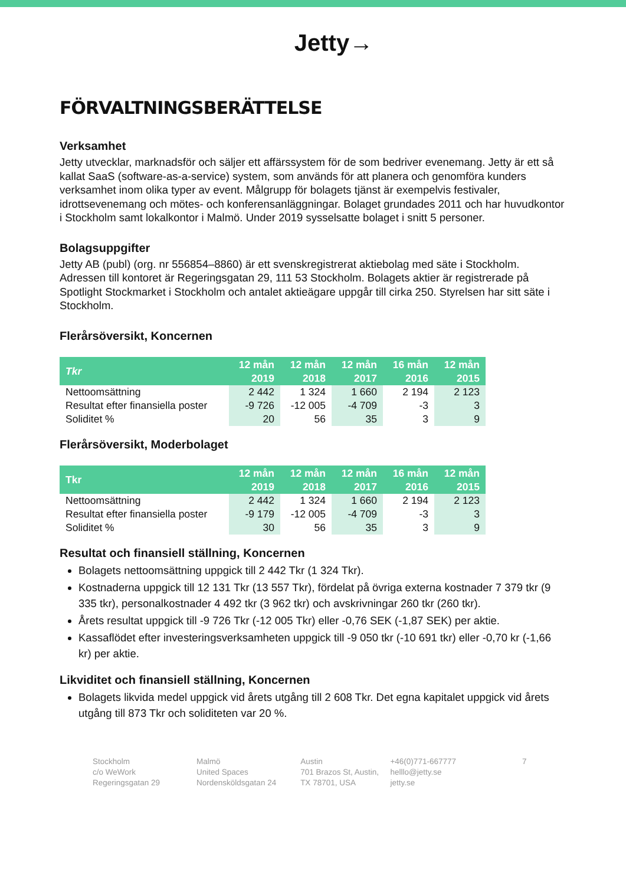Jetty→
FÖRVALTNINGSBERÄTTELSE
Verksamhet
Jetty utvecklar, marknadsför och säljer ett affärssystem för de som bedriver evenemang. Jetty är ett så kallat SaaS (software-as-a-service) system, som används för att planera och genomföra kunders verksamhet inom olika typer av event. Målgrupp för bolagets tjänst är exempelvis festivaler, idrottsevenemang och mötes- och konferensanläggningar. Bolaget grundades 2011 och har huvudkontor i Stockholm samt lokalkontor i Malmö. Under 2019 sysselsatte bolaget i snitt 5 personer.
Bolagsuppgifter
Jetty AB (publ) (org. nr 556854–8860) är ett svenskregistrerat aktiebolag med säte i Stockholm. Adressen till kontoret är Regeringsgatan 29, 111 53 Stockholm. Bolagets aktier är registrerade på Spotlight Stockmarket i Stockholm och antalet aktieägare uppgår till cirka 250. Styrelsen har sitt säte i Stockholm.
Flerårsöversikt, Koncernen
| Tkr | 12 mån 2019 | 12 mån 2018 | 12 mån 2017 | 16 mån 2016 | 12 mån 2015 |
| --- | --- | --- | --- | --- | --- |
| Nettoomsättning | 2 442 | 1 324 | 1 660 | 2 194 | 2 123 |
| Resultat efter finansiella poster | -9 726 | -12 005 | -4 709 | -3 | 3 |
| Soliditet % | 20 | 56 | 35 | 3 | 9 |
Flerårsöversikt, Moderbolaget
| Tkr | 12 mån 2019 | 12 mån 2018 | 12 mån 2017 | 16 mån 2016 | 12 mån 2015 |
| --- | --- | --- | --- | --- | --- |
| Nettoomsättning | 2 442 | 1 324 | 1 660 | 2 194 | 2 123 |
| Resultat efter finansiella poster | -9 179 | -12 005 | -4 709 | -3 | 3 |
| Soliditet % | 30 | 56 | 35 | 3 | 9 |
Resultat och finansiell ställning, Koncernen
Bolagets nettoomsättning uppgick till 2 442 Tkr (1 324 Tkr).
Kostnaderna uppgick till 12 131 Tkr (13 557 Tkr), fördelat på övriga externa kostnader 7 379 tkr (9 335 tkr), personalkostnader 4 492 tkr (3 962 tkr) och avskrivningar 260 tkr (260 tkr).
Årets resultat uppgick till -9 726 Tkr (-12 005 Tkr) eller -0,76 SEK (-1,87 SEK) per aktie.
Kassaflödet efter investeringsverksamheten uppgick till -9 050 tkr (-10 691 tkr) eller -0,70 kr (-1,66 kr) per aktie.
Likviditet och finansiell ställning, Koncernen
Bolagets likvida medel uppgick vid årets utgång till 2 608 Tkr. Det egna kapitalet uppgick vid årets utgång till 873 Tkr och soliditeten var 20 %.
Stockholm
c/o WeWork
Regeringsgatan 29
Malmö
United Spaces
Nordensköldsgatan 24
Austin
701 Brazos St, Austin,
TX 78701, USA
+46(0)771-667777
helllo@jetty.se
jetty.se
7